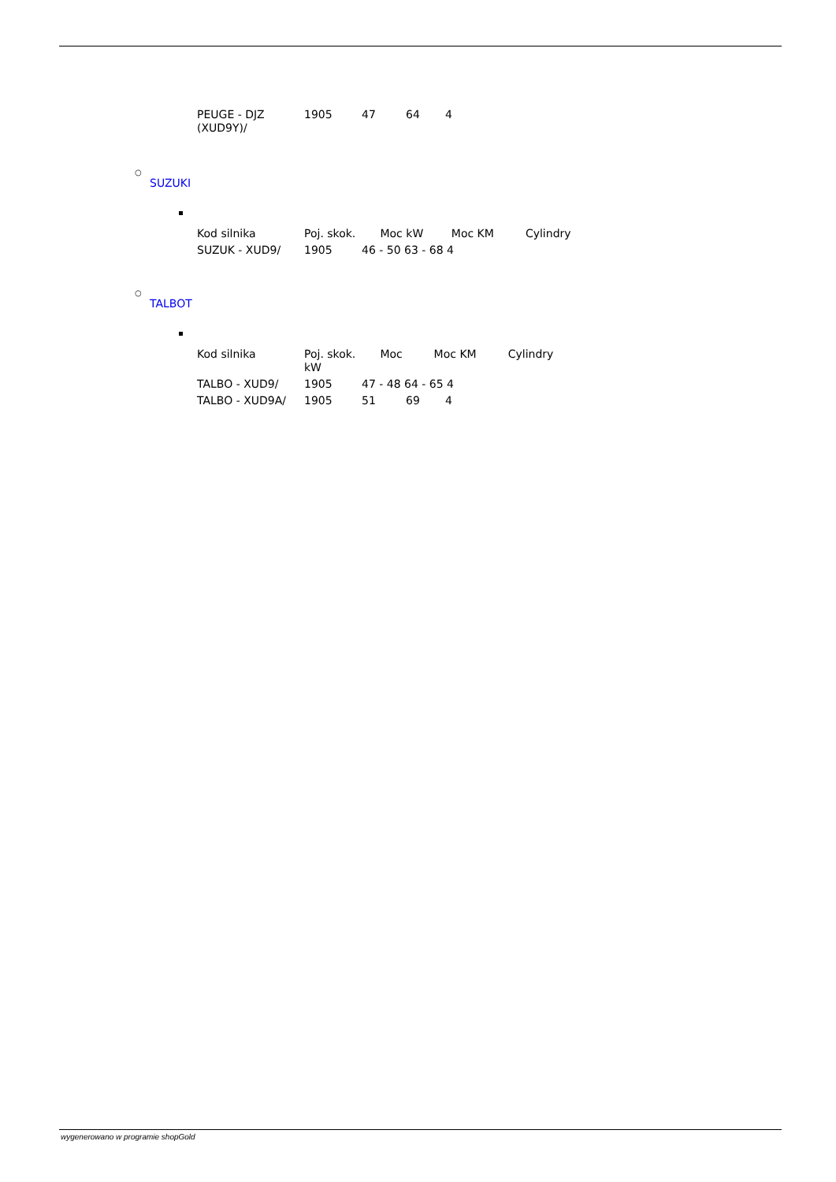| PEUGE - DJZ (XUD9Y)/ | 1905 | 47 | 64 | 4 |
○
SUZUKI
| Kod silnika | Poj. skok. Moc kW | | Moc KM Cylindry |
| SUZUK - XUD9/ | 1905 | 46 - 50 63 - 68 4 | |
○
TALBOT
| Kod silnika | Poj. skok. Moc kW | | Moc KM Cylindry | |
| TALBO - XUD9/ | 1905 | 47 - 48 64 - 65 4 | | |
| TALBO - XUD9A/ | 1905 | 51 | 69 | 4 |
wygenerowano w programie shopGold